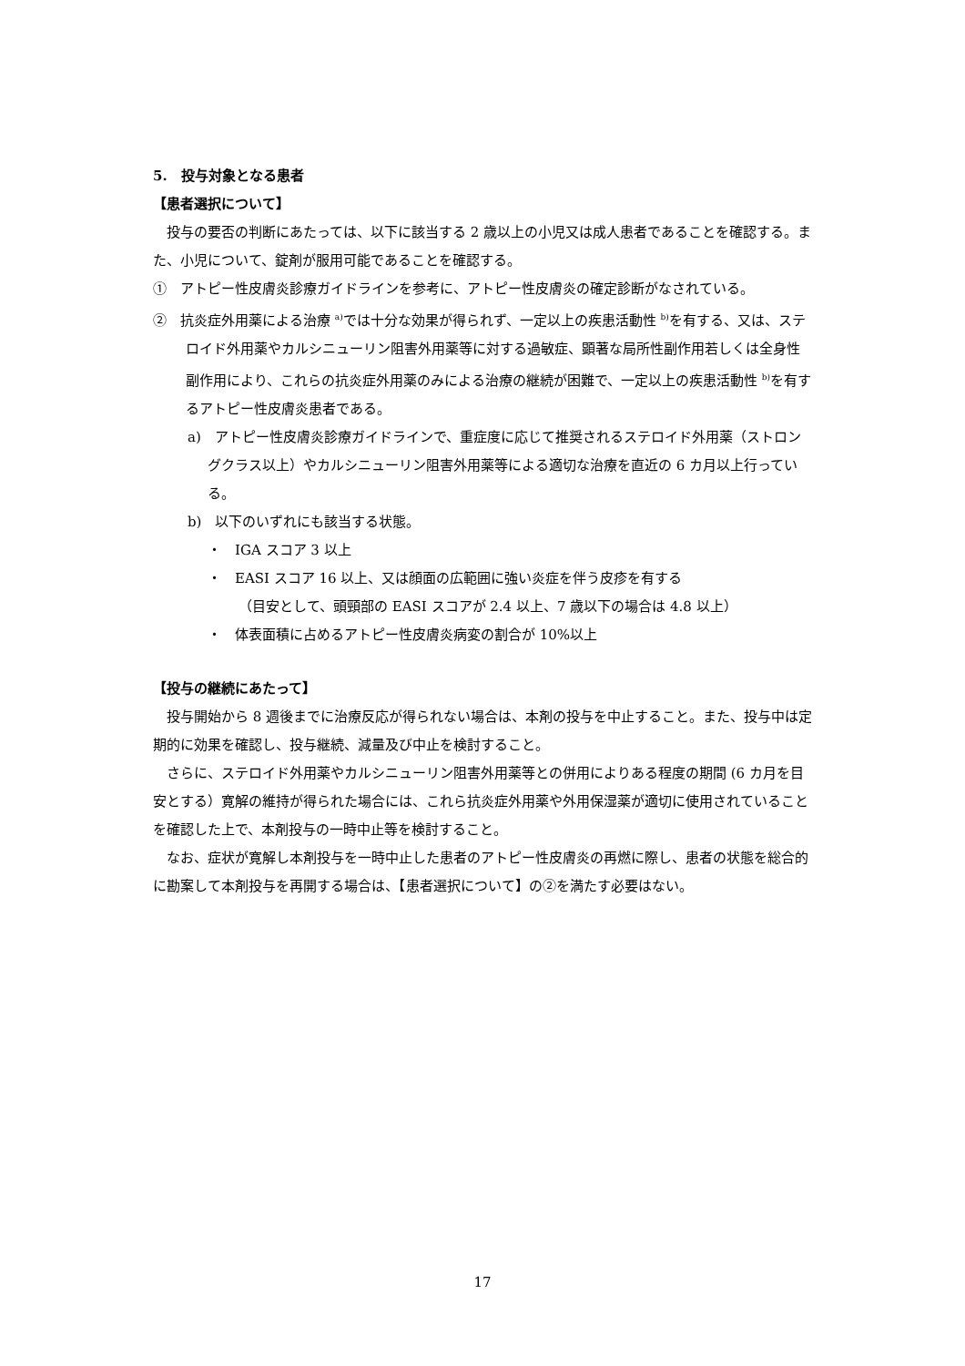5.　投与対象となる患者
【患者選択について】
投与の要否の判断にあたっては、以下に該当する 2 歳以上の小児又は成人患者であることを確認する。また、小児について、錠剤が服用可能であることを確認する。
①　アトピー性皮膚炎診療ガイドラインを参考に、アトピー性皮膚炎の確定診断がなされている。
②　抗炎症外用薬による治療 <sup>a)</sup>では十分な効果が得られず、一定以上の疾患活動性 <sup>b)</sup>を有する、又は、ステロイド外用薬やカルシニューリン阻害外用薬等に対する過敏症、顕著な局所性副作用若しくは全身性副作用により、これらの抗炎症外用薬のみによる治療の継続が困難で、一定以上の疾患活動性 <sup>b)</sup>を有するアトピー性皮膚炎患者である。
a)　アトピー性皮膚炎診療ガイドラインで、重症度に応じて推奨されるステロイド外用薬（ストロングクラス以上）やカルシニューリン阻害外用薬等による適切な治療を直近の 6 カ月以上行っている。
b)　以下のいずれにも該当する状態。
・　IGA スコア 3 以上
・　EASI スコア 16 以上、又は顔面の広範囲に強い炎症を伴う皮疹を有する
（目安として、頭頸部の EASI スコアが 2.4 以上、7 歳以下の場合は 4.8 以上）
・　体表面積に占めるアトピー性皮膚炎病変の割合が 10%以上
【投与の継続にあたって】
投与開始から 8 週後までに治療反応が得られない場合は、本剤の投与を中止すること。また、投与中は定期的に効果を確認し、投与継続、減量及び中止を検討すること。
さらに、ステロイド外用薬やカルシニューリン阻害外用薬等との併用によりある程度の期間 (6 カ月を目安とする）寛解の維持が得られた場合には、これら抗炎症外用薬や外用保湿薬が適切に使用されていることを確認した上で、本剤投与の一時中止等を検討すること。
なお、症状が寛解し本剤投与を一時中止した患者のアトピー性皮膚炎の再燃に際し、患者の状態を総合的に勘案して本剤投与を再開する場合は、【患者選択について】の②を満たす必要はない。
17